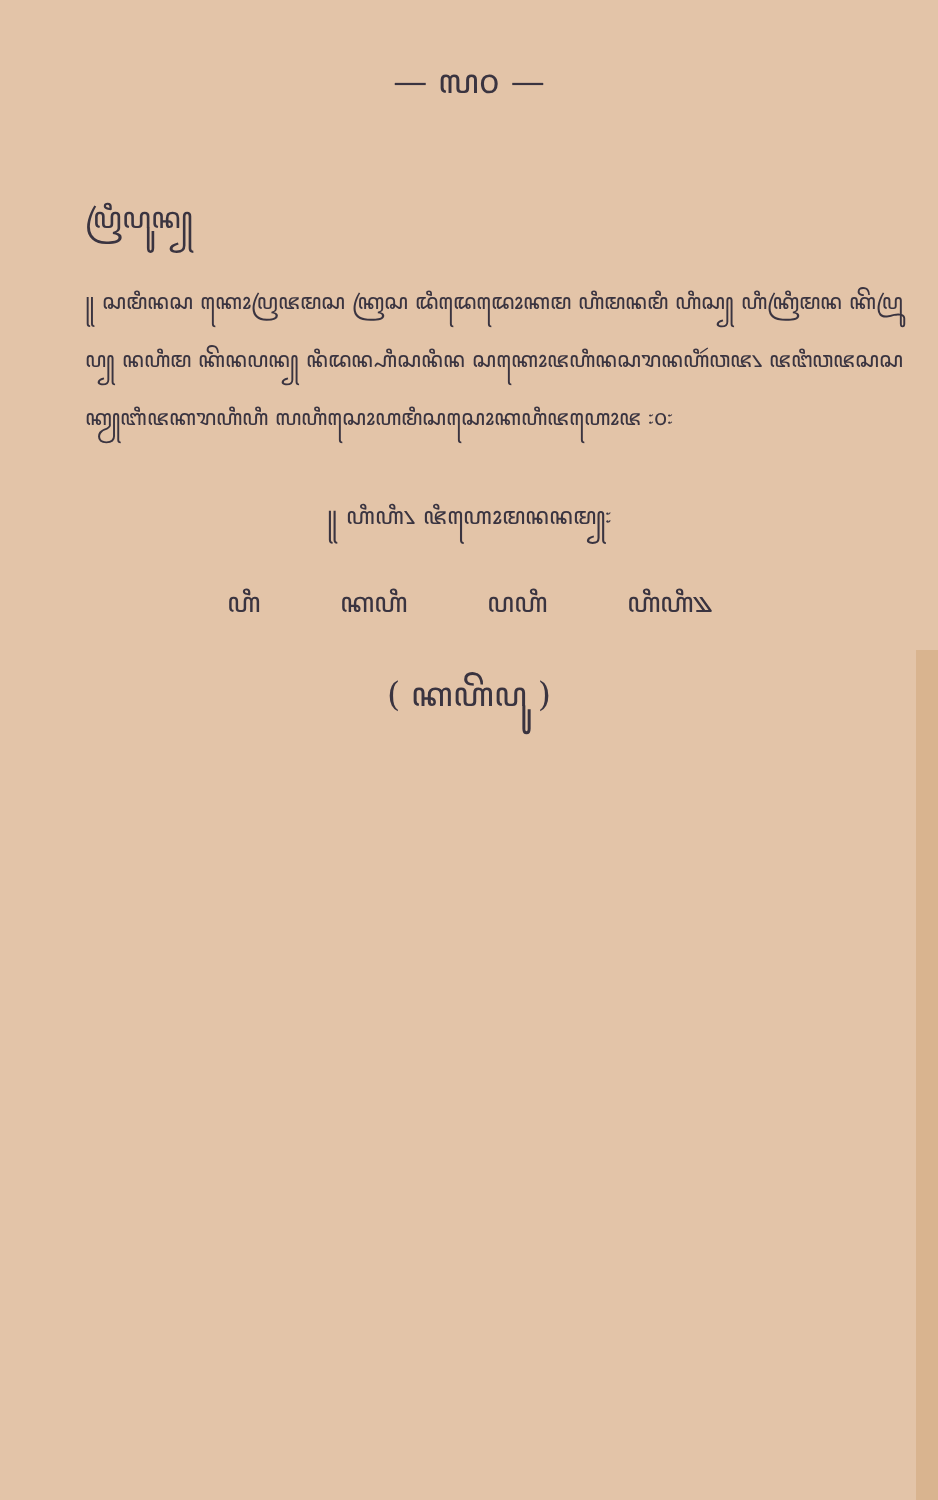— ꧗꧐ —
ꦥꦿꦶꦥꦸꦤ꧀
꧋ ꦱꦩꦶꦤꦱ ꦏꦺꦴꦥꦿꦗꦩꦱ ꦏꦿꦱ ꦢꦶꦢꦺꦢꦺꦴꦏꦩ ꦲꦶꦩꦤꦩꦶ ꦲꦶꦱ꧀ ꦲꦶꦏꦿꦶꦩꦤ ꦏꦼꦥꦿꦸꦥ꧀ ꦤꦲꦶꦩ ꦏꦼꦤꦥꦤ꧀ ꦤꦶꦢꦤ꧀ꦲꦶꦱꦤꦶꦤ ꦱꦏꦺꦴꦗꦲꦶꦤꦱꦫꦤꦲꦶꦂꦮꦗ꧈ ꦗꦔꦶꦮꦗꦱꦱ ꦏꦾꦧꦶꦗꦏꦫꦲꦶꦲꦶ ꦭꦲꦶꦱꦺꦴꦲꦩꦶꦱꦱꦺꦴꦏꦲꦶꦗꦲꦺꦴꦗ ꧇꧐꧇
꧋ ꦲꦶꦲꦶ꧈ ꦗꦶꦲꦺꦴꦩꦤꦤꦩ꧀꧇
ꦲꦶ ꦏꦲꦶ ꦥꦲꦶ ꦲꦶꦲꦶ꧉
( ꦏꦲꦼꦥꦸ )